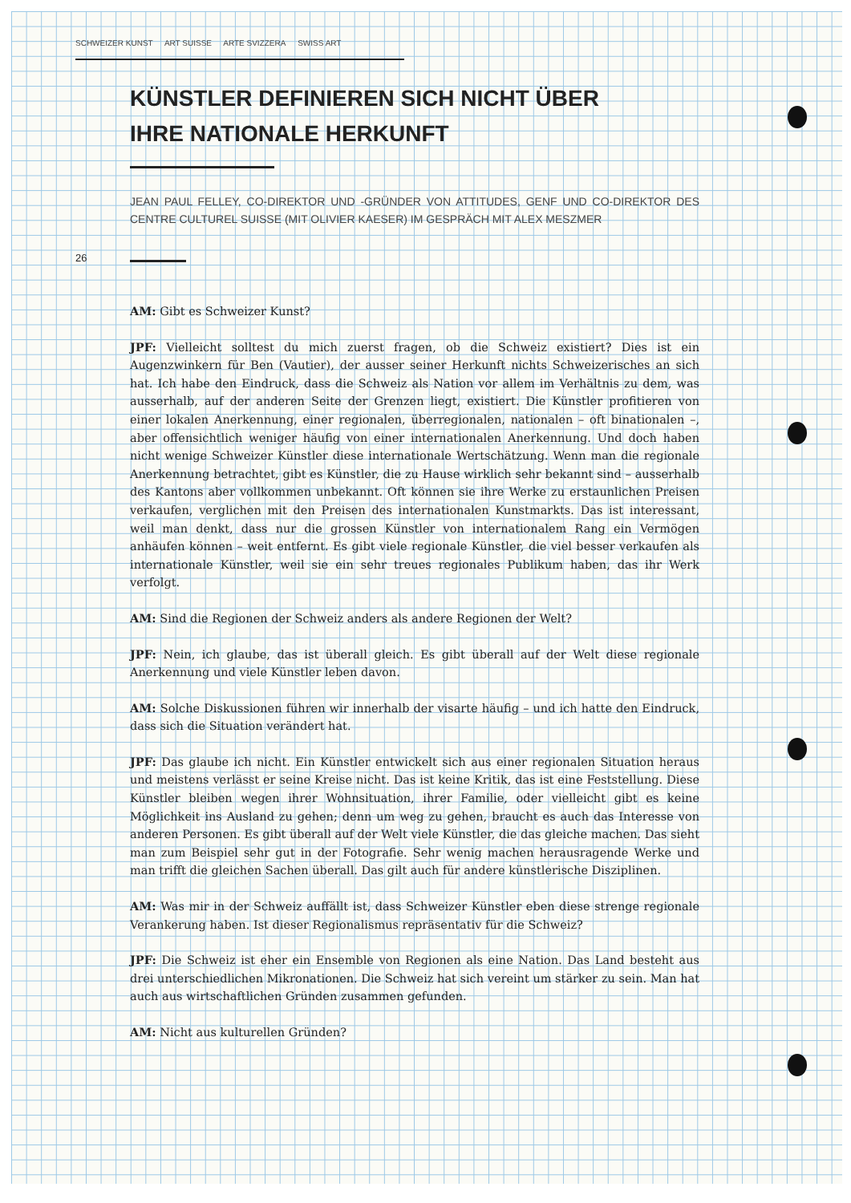SCHWEIZER KUNST ART SUISSE ARTE SVIZZERA SWISS ART
26
KÜNSTLER DEFINIEREN SICH NICHT ÜBER
IHRE NATIONALE HERKUNFT
JEAN PAUL FELLEY, CO-DIREKTOR UND -GRÜNDER VON ATTITUDES, GENF UND CO-DIREKTOR DES CENTRE CULTUREL SUISSE (MIT OLIVIER KAESER) IM GESPRÄCH MIT ALEX MESZMER
AM: Gibt es Schweizer Kunst?
JPF: Vielleicht solltest du mich zuerst fragen, ob die Schweiz existiert? Dies ist ein Augenzwinkern für Ben (Vautier), der ausser seiner Herkunft nichts Schweizerisches an sich hat. Ich habe den Eindruck, dass die Schweiz als Nation vor allem im Verhältnis zu dem, was ausserhalb, auf der anderen Seite der Grenzen liegt, existiert. Die Künstler profitieren von einer lokalen Anerkennung, einer regionalen, überregionalen, nationalen – oft binationalen –, aber offensichtlich weniger häufig von einer internationalen Anerkennung. Und doch haben nicht wenige Schweizer Künstler diese internationale Wertschätzung. Wenn man die regionale Anerkennung betrachtet, gibt es Künstler, die zu Hause wirklich sehr bekannt sind – ausserhalb des Kantons aber vollkommen unbekannt. Oft können sie ihre Werke zu erstaunlichen Preisen verkaufen, verglichen mit den Preisen des internationalen Kunstmarkts. Das ist interessant, weil man denkt, dass nur die grossen Künstler von internationalem Rang ein Vermögen anhäufen können – weit entfernt. Es gibt viele regionale Künstler, die viel besser verkaufen als internationale Künstler, weil sie ein sehr treues regionales Publikum haben, das ihr Werk verfolgt.
AM: Sind die Regionen der Schweiz anders als andere Regionen der Welt?
JPF: Nein, ich glaube, das ist überall gleich. Es gibt überall auf der Welt diese regionale Anerkennung und viele Künstler leben davon.
AM: Solche Diskussionen führen wir innerhalb der visarte häufig – und ich hatte den Eindruck, dass sich die Situation verändert hat.
JPF: Das glaube ich nicht. Ein Künstler entwickelt sich aus einer regionalen Situation heraus und meistens verlässt er seine Kreise nicht. Das ist keine Kritik, das ist eine Feststellung. Diese Künstler bleiben wegen ihrer Wohnsituation, ihrer Familie, oder vielleicht gibt es keine Möglichkeit ins Ausland zu gehen; denn um weg zu gehen, braucht es auch das Interesse von anderen Personen. Es gibt überall auf der Welt viele Künstler, die das gleiche machen. Das sieht man zum Beispiel sehr gut in der Fotografie. Sehr wenig machen herausragende Werke und man trifft die gleichen Sachen überall. Das gilt auch für andere künstlerische Disziplinen.
AM: Was mir in der Schweiz auffällt ist, dass Schweizer Künstler eben diese strenge regionale Verankerung haben. Ist dieser Regionalismus repräsentativ für die Schweiz?
JPF: Die Schweiz ist eher ein Ensemble von Regionen als eine Nation. Das Land besteht aus drei unterschiedlichen Mikronationen. Die Schweiz hat sich vereint um stärker zu sein. Man hat auch aus wirtschaftlichen Gründen zusammen gefunden.
AM: Nicht aus kulturellen Gründen?